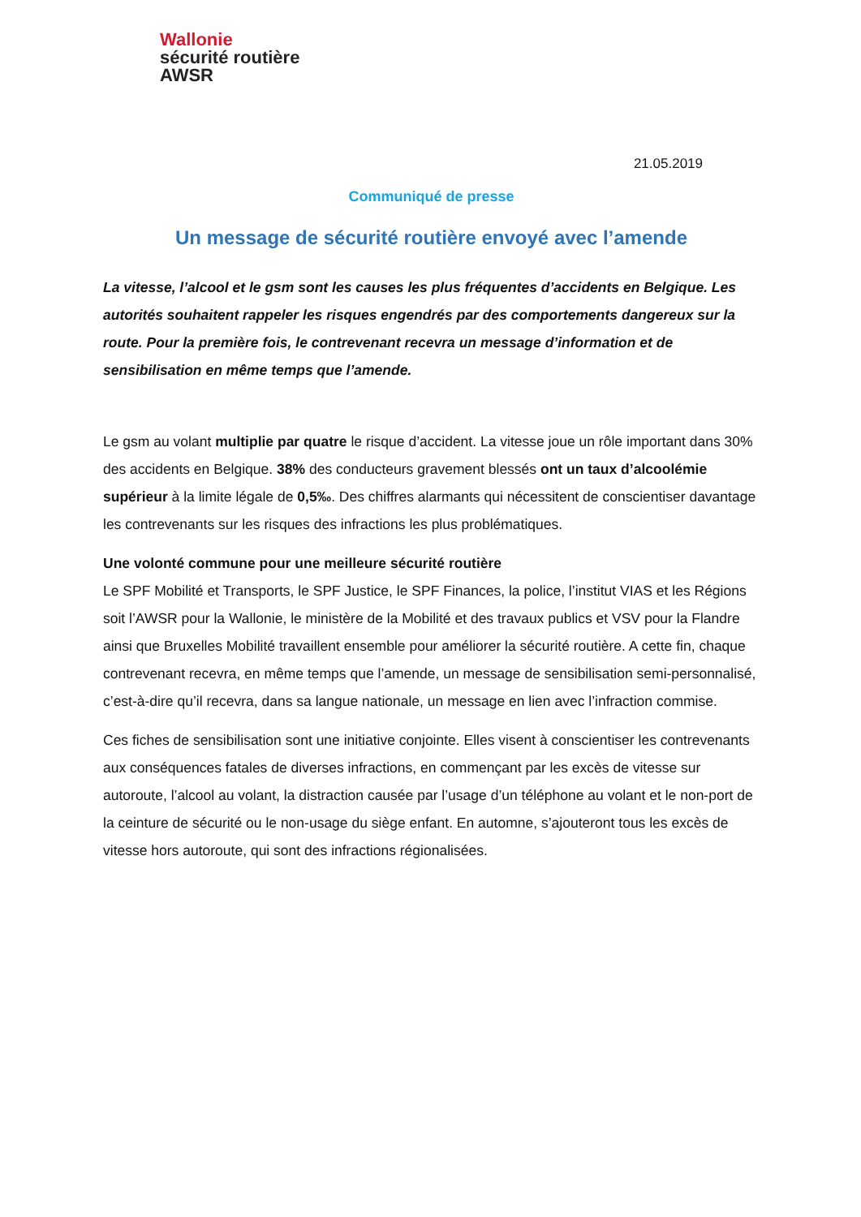Wallonie
sécurité routière
AWSR
21.05.2019
Communiqué de presse
Un message de sécurité routière envoyé avec l’amende
La vitesse, l’alcool et le gsm sont les causes les plus fréquentes d’accidents en Belgique. Les autorités souhaitent rappeler les risques engendrés par des comportements dangereux sur la route. Pour la première fois, le contrevenant recevra un message d’information et de sensibilisation en même temps que l’amende.
Le gsm au volant multiplie par quatre le risque d’accident. La vitesse joue un rôle important dans 30% des accidents en Belgique. 38% des conducteurs gravement blessés ont un taux d’alcoolémie supérieur à la limite légale de 0,5‰. Des chiffres alarmants qui nécessitent de conscientiser davantage les contrevenants sur les risques des infractions les plus problématiques.
Une volonté commune pour une meilleure sécurité routière
Le SPF Mobilité et Transports, le SPF Justice, le SPF Finances, la police, l’institut VIAS et les Régions soit l’AWSR pour la Wallonie, le ministère de la Mobilité et des travaux publics et VSV pour la Flandre ainsi que Bruxelles Mobilité travaillent ensemble pour améliorer la sécurité routière. A cette fin, chaque contrevenant recevra, en même temps que l’amende, un message de sensibilisation semi-personnalisé, c’est-à-dire qu’il recevra, dans sa langue nationale, un message en lien avec l’infraction commise.
Ces fiches de sensibilisation sont une initiative conjointe. Elles visent à conscientiser les contrevenants aux conséquences fatales de diverses infractions, en commençant par les excès de vitesse sur autoroute, l’alcool au volant, la distraction causée par l’usage d’un téléphone au volant et le non-port de la ceinture de sécurité ou le non-usage du siège enfant. En automne, s’ajouteront tous les excès de vitesse hors autoroute, qui sont des infractions régionalisées.